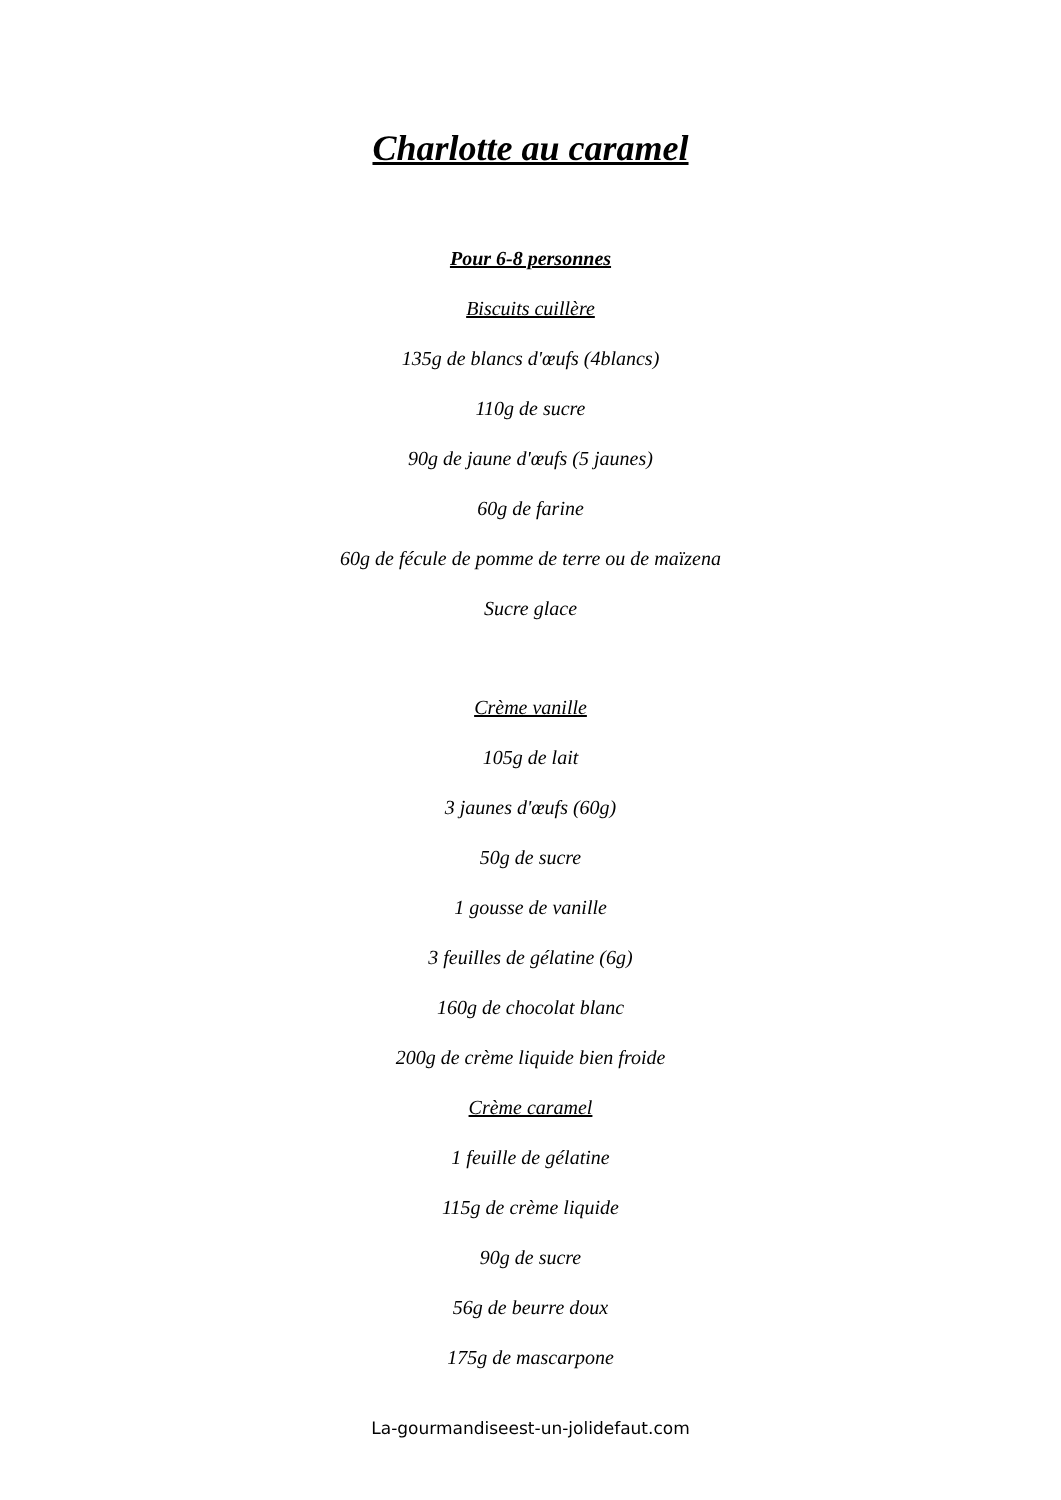Charlotte au caramel
Pour 6-8 personnes
Biscuits cuillère
135g de blancs d'œufs (4blancs)
110g de sucre
90g de jaune d'œufs (5 jaunes)
60g de farine
60g de fécule de pomme de terre ou de maïzena
Sucre glace
Crème vanille
105g de lait
3 jaunes d'œufs (60g)
50g de sucre
1 gousse de vanille
3 feuilles de gélatine (6g)
160g de chocolat blanc
200g de crème liquide bien froide
Crème caramel
1 feuille de gélatine
115g de crème liquide
90g de sucre
56g de beurre doux
175g de mascarpone
La-gourmandiseest-un-jolidefaut.com